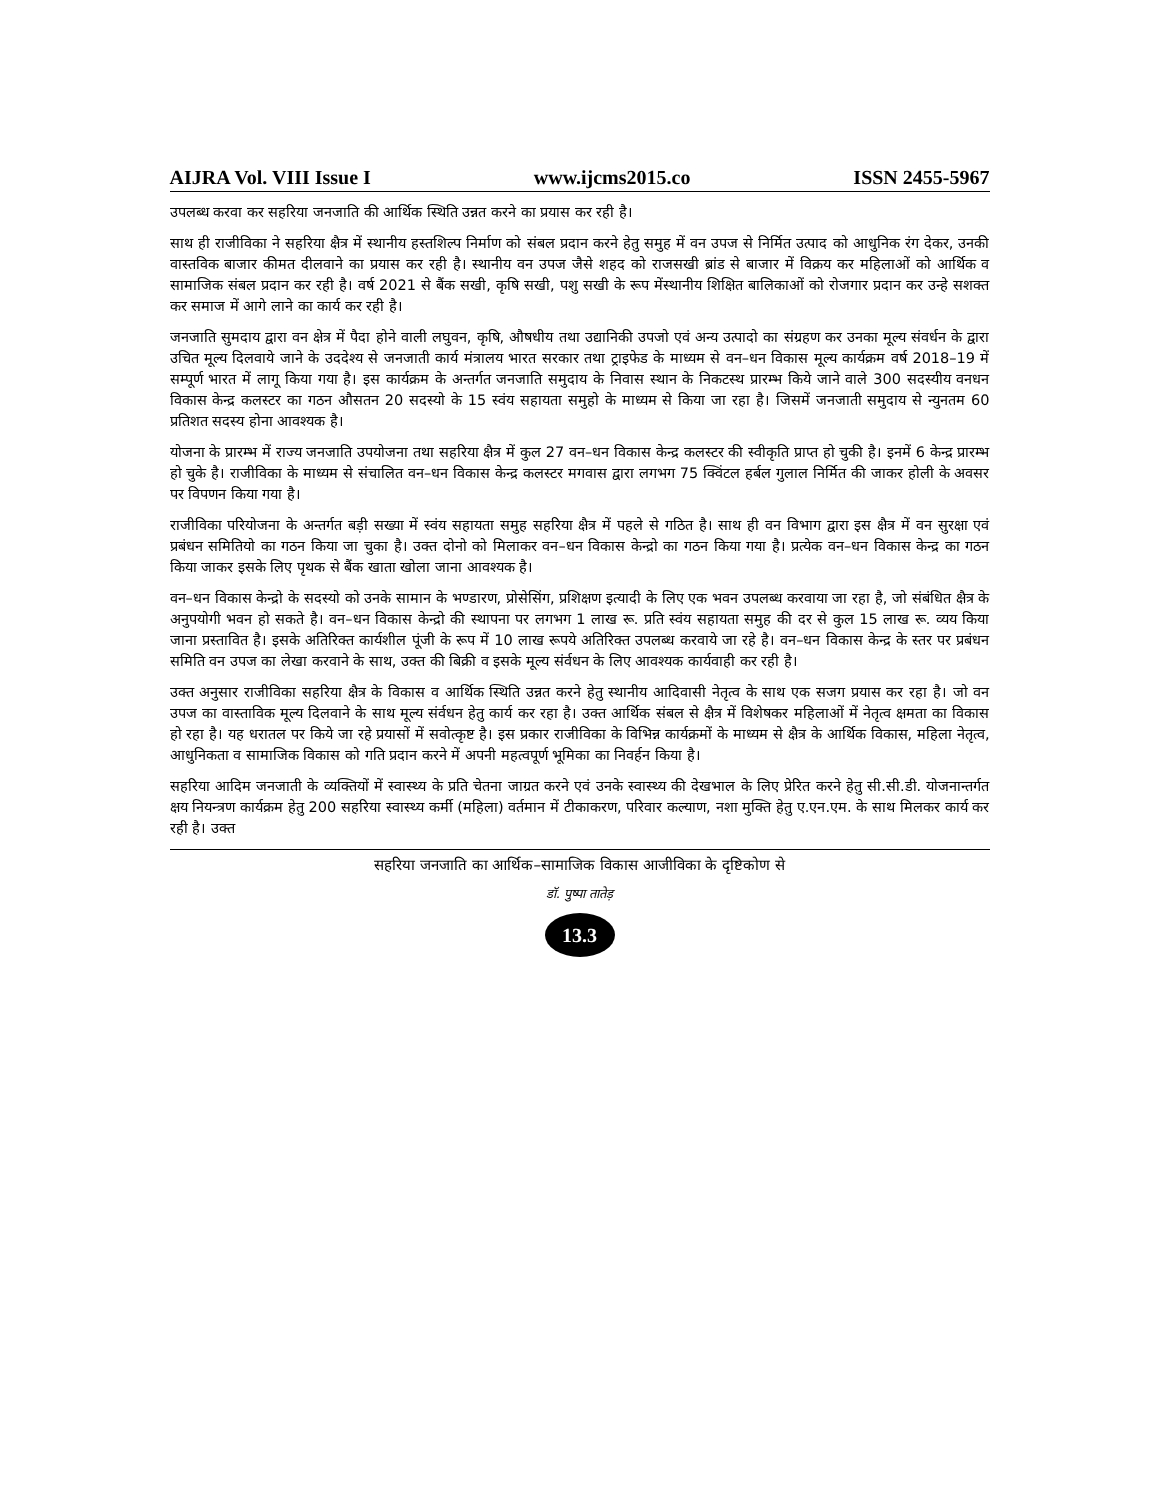AIJRA Vol. VIII Issue I www.ijcms2015.co ISSN 2455-5967
उपलब्ध करवा कर सहरिया जनजाति की आर्थिक स्थिति उन्नत करने का प्रयास कर रही है।
साथ ही राजीविका ने सहरिया क्षैत्र में स्थानीय हस्तशिल्प निर्माण को संबल प्रदान करने हेतु समुह में वन उपज से निर्मित उत्पाद को आधुनिक रंग देकर, उनकी वास्तविक बाजार कीमत दीलवाने का प्रयास कर रही है। स्थानीय वन उपज जैसे शहद को राजसखी ब्रांड से बाजार में विक्रय कर महिलाओं को आर्थिक व सामाजिक संबल प्रदान कर रही है। वर्ष 2021 से बैंक सखी, कृषि सखी, पशु सखी के रूप मेंस्थानीय शिक्षित बालिकाओं को रोजगार प्रदान कर उन्हे सशक्त कर समाज में आगे लाने का कार्य कर रही है।
जनजाति सुमदाय द्वारा वन क्षेत्र में पैदा होने वाली लघुवन, कृषि, औषधीय तथा उद्यानिकी उपजो एवं अन्य उत्पादो का संग्रहण कर उनका मूल्य संवर्धन के द्वारा उचित मूल्य दिलवाये जाने के उददेश्य से जनजाती कार्य मंत्रालय भारत सरकार तथा ट्राइफेड के माध्यम से वन–धन विकास मूल्य कार्यक्रम वर्ष 2018–19 में सम्पूर्ण भारत में लागू किया गया है। इस कार्यक्रम के अन्तर्गत जनजाति समुदाय के निवास स्थान के निकटस्थ प्रारम्भ किये जाने वाले 300 सदस्यीय वनधन विकास केन्द्र कलस्टर का गठन औसतन 20 सदस्यो के 15 स्वंय सहायता समुहो के माध्यम से किया जा रहा है। जिसमें जनजाती समुदाय से न्युनतम 60 प्रतिशत सदस्य होना आवश्यक है।
योजना के प्रारम्भ में राज्य जनजाति उपयोजना तथा सहरिया क्षैत्र में कुल 27 वन–धन विकास केन्द्र कलस्टर की स्वीकृति प्राप्त हो चुकी है। इनमें 6 केन्द्र प्रारम्भ हो चुके है। राजीविका के माध्यम से संचालित वन–धन विकास केन्द्र कलस्टर मगवास द्वारा लगभग 75 क्विंटल हर्बल गुलाल निर्मित की जाकर होली के अवसर पर विपणन किया गया है।
राजीविका परियोजना के अन्तर्गत बड़ी सख्या में स्वंय सहायता समुह सहरिया क्षैत्र में पहले से गठित है। साथ ही वन विभाग द्वारा इस क्षैत्र में वन सुरक्षा एवं प्रबंधन समितियो का गठन किया जा चुका है। उक्त दोनो को मिलाकर वन–धन विकास केन्द्रो का गठन किया गया है। प्रत्येक वन–धन विकास केन्द्र का गठन किया जाकर इसके लिए पृथक से बैंक खाता खोला जाना आवश्यक है।
वन–धन विकास केन्द्रो के सदस्यो को उनके सामान के भण्डारण, प्रोसेसिंग, प्रशिक्षण इत्यादी के लिए एक भवन उपलब्ध करवाया जा रहा है, जो संबंधित क्षैत्र के अनुपयोगी भवन हो सकते है। वन–धन विकास केन्द्रो की स्थापना पर लगभग 1 लाख रू. प्रति स्वंय सहायता समुह की दर से कुल 15 लाख रू. व्यय किया जाना प्रस्तावित है। इसके अतिरिक्त कार्यशील पूंजी के रूप में 10 लाख रूपये अतिरिक्त उपलब्ध करवाये जा रहे है। वन–धन विकास केन्द्र के स्तर पर प्रबंधन समिति वन उपज का लेखा करवाने के साथ, उक्त की बिक्री व इसके मूल्य संर्वधन के लिए आवश्यक कार्यवाही कर रही है।
उक्त अनुसार राजीविका सहरिया क्षैत्र के विकास व आर्थिक स्थिति उन्नत करने हेतु स्थानीय आदिवासी नेतृत्व के साथ एक सजग प्रयास कर रहा है। जो वन उपज का वास्ताविक मूल्य दिलवाने के साथ मूल्य संर्वधन हेतु कार्य कर रहा है। उक्त आर्थिक संबल से क्षैत्र में विशेषकर महिलाओं में नेतृत्व क्षमता का विकास हो रहा है। यह धरातल पर किये जा रहे प्रयासों में सवोत्कृष्ट है। इस प्रकार राजीविका के विभिन्न कार्यक्रमों के माध्यम से क्षैत्र के आर्थिक विकास, महिला नेतृत्व, आधुनिकता व सामाजिक विकास को गति प्रदान करने में अपनी महत्वपूर्ण भूमिका का निवर्हन किया है।
सहरिया आदिम जनजाती के व्यक्तियों में स्वास्थ्य के प्रति चेतना जाग्रत करने एवं उनके स्वास्थ्य की देखभाल के लिए प्रेरित करने हेतु सी.सी.डी. योजनान्तर्गत क्षय नियन्त्रण कार्यक्रम हेतु 200 सहरिया स्वास्थ्य कर्मी (महिला) वर्तमान में टीकाकरण, परिवार कल्याण, नशा मुक्ति हेतु ए.एन.एम. के साथ मिलकर कार्य कर रही है। उक्त
सहरिया जनजाति का आर्थिक–सामाजिक विकास आजीविका के दृष्टिकोण से
डॉ. पुष्पा तातेड़
13.3